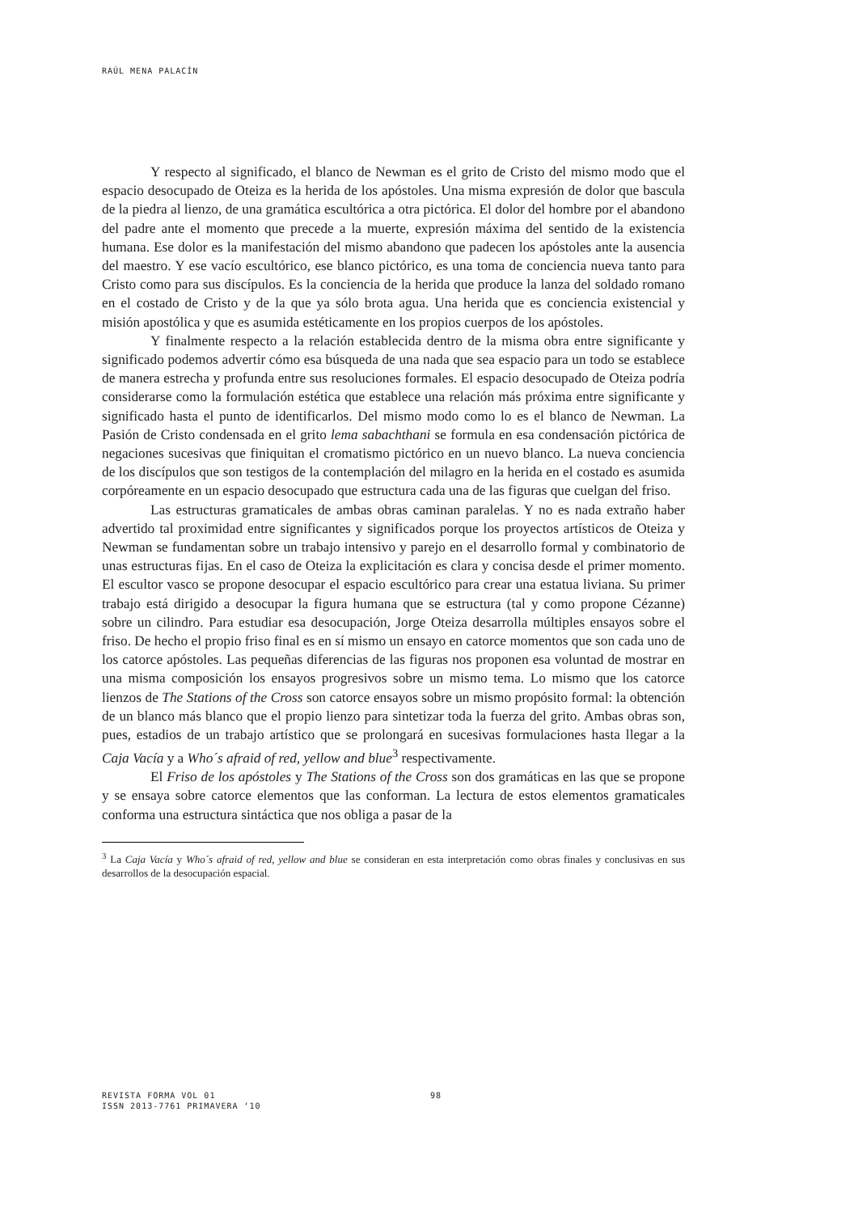RAÚL MENA PALACÍN
Y respecto al significado, el blanco de Newman es el grito de Cristo del mismo modo que el espacio desocupado de Oteiza es la herida de los apóstoles. Una misma expresión de dolor que bascula de la piedra al lienzo, de una gramática escultórica a otra pictórica. El dolor del hombre por el abandono del padre ante el momento que precede a la muerte, expresión máxima del sentido de la existencia humana. Ese dolor es la manifestación del mismo abandono que padecen los apóstoles ante la ausencia del maestro. Y ese vacío escultórico, ese blanco pictórico, es una toma de conciencia nueva tanto para Cristo como para sus discípulos. Es la conciencia de la herida que produce la lanza del soldado romano en el costado de Cristo y de la que ya sólo brota agua. Una herida que es conciencia existencial y misión apostólica y que es asumida estéticamente en los propios cuerpos de los apóstoles.
Y finalmente respecto a la relación establecida dentro de la misma obra entre significante y significado podemos advertir cómo esa búsqueda de una nada que sea espacio para un todo se establece de manera estrecha y profunda entre sus resoluciones formales. El espacio desocupado de Oteiza podría considerarse como la formulación estética que establece una relación más próxima entre significante y significado hasta el punto de identificarlos. Del mismo modo como lo es el blanco de Newman. La Pasión de Cristo condensada en el grito lema sabachthani se formula en esa condensación pictórica de negaciones sucesivas que finiquitan el cromatismo pictórico en un nuevo blanco. La nueva conciencia de los discípulos que son testigos de la contemplación del milagro en la herida en el costado es asumida corpóreamente en un espacio desocupado que estructura cada una de las figuras que cuelgan del friso.
Las estructuras gramaticales de ambas obras caminan paralelas. Y no es nada extraño haber advertido tal proximidad entre significantes y significados porque los proyectos artísticos de Oteiza y Newman se fundamentan sobre un trabajo intensivo y parejo en el desarrollo formal y combinatorio de unas estructuras fijas. En el caso de Oteiza la explicitación es clara y concisa desde el primer momento. El escultor vasco se propone desocupar el espacio escultórico para crear una estatua liviana. Su primer trabajo está dirigido a desocupar la figura humana que se estructura (tal y como propone Cézanne) sobre un cilindro. Para estudiar esa desocupación, Jorge Oteiza desarrolla múltiples ensayos sobre el friso. De hecho el propio friso final es en sí mismo un ensayo en catorce momentos que son cada uno de los catorce apóstoles. Las pequeñas diferencias de las figuras nos proponen esa voluntad de mostrar en una misma composición los ensayos progresivos sobre un mismo tema. Lo mismo que los catorce lienzos de The Stations of the Cross son catorce ensayos sobre un mismo propósito formal: la obtención de un blanco más blanco que el propio lienzo para sintetizar toda la fuerza del grito. Ambas obras son, pues, estadios de un trabajo artístico que se prolongará en sucesivas formulaciones hasta llegar a la Caja Vacía y a Who´s afraid of red, yellow and blue<sup>3</sup> respectivamente.
El Friso de los apóstoles y The Stations of the Cross son dos gramáticas en las que se propone y se ensaya sobre catorce elementos que las conforman. La lectura de estos elementos gramaticales conforma una estructura sintáctica que nos obliga a pasar de la
<sup>3</sup> La Caja Vacía y Who´s afraid of red, yellow and blue se consideran en esta interpretación como obras finales y conclusivas en sus desarrollos de la desocupación espacial.
REVISTA FORMA VOL 01
ISSN 2013-7761 PRIMAVERA ‘10
98